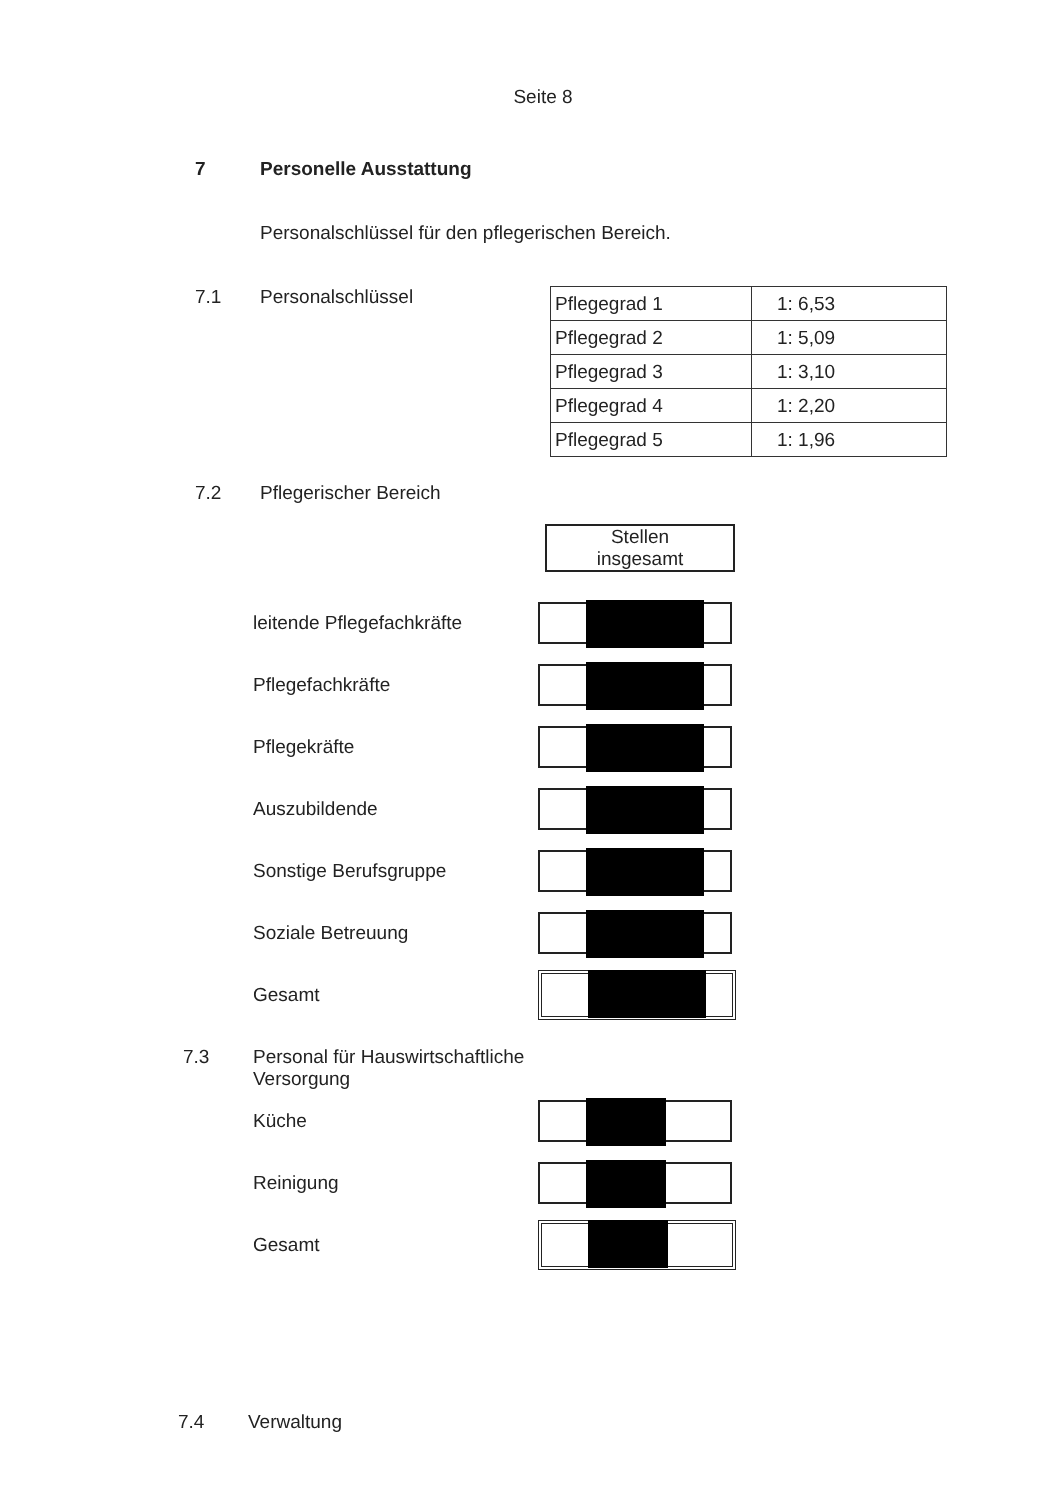Seite 8
7 Personelle Ausstattung
Personalschlüssel für den pflegerischen Bereich.
7.1 Personalschlüssel
| Pflegegrad 1 | 1: 6,53 |
| Pflegegrad 2 | 1: 5,09 |
| Pflegegrad 3 | 1: 3,10 |
| Pflegegrad 4 | 1: 2,20 |
| Pflegegrad 5 | 1: 1,96 |
7.2 Pflegerischer Bereich
Stellen
insgesamt
leitende Pflegefachkräfte
Pflegefachkräfte
Pflegekräfte
Auszubildende
Sonstige Berufsgruppe
Soziale Betreuung
Gesamt
7.3 Personal für Hauswirtschaftliche
Versorgung
Küche
Reinigung
Gesamt
7.4 Verwaltung